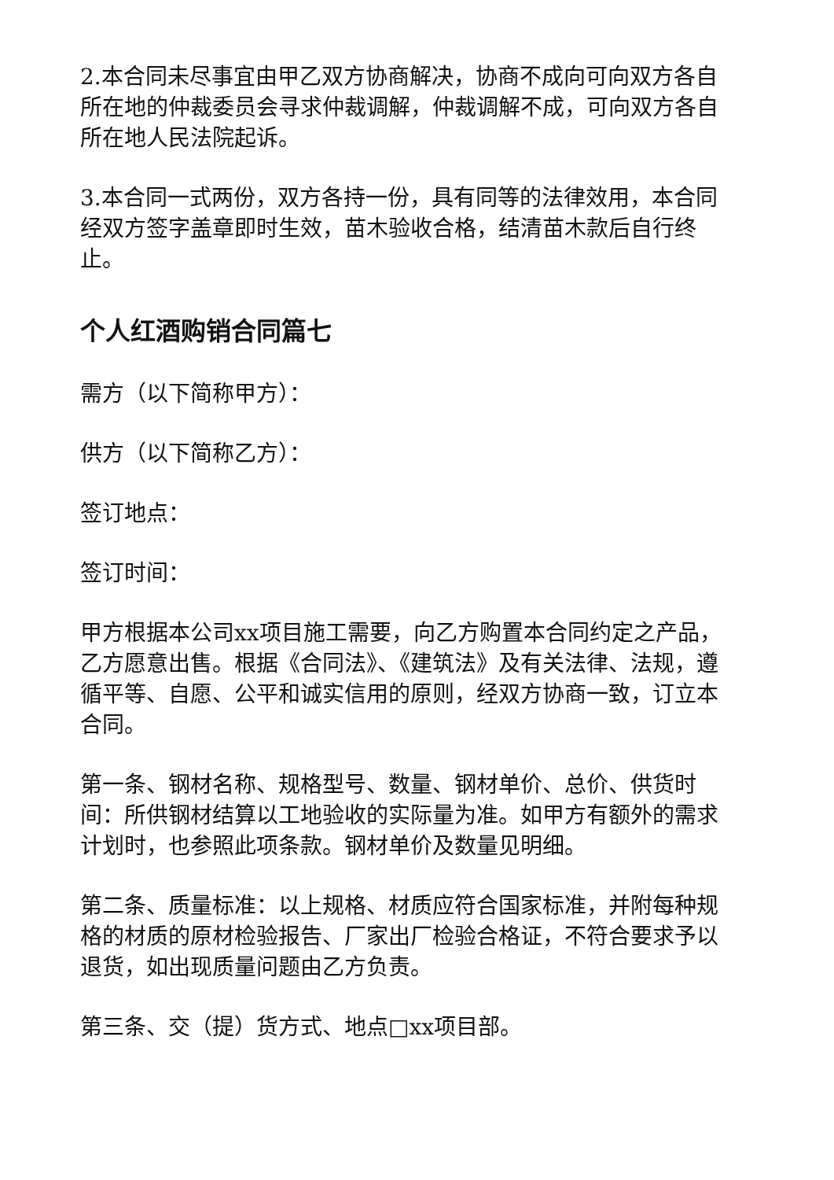2.本合同未尽事宜由甲乙双方协商解决，协商不成向可向双方各自所在地的仲裁委员会寻求仲裁调解，仲裁调解不成，可向双方各自所在地人民法院起诉。
3.本合同一式两份，双方各持一份，具有同等的法律效用，本合同经双方签字盖章即时生效，苗木验收合格，结清苗木款后自行终止。
个人红酒购销合同篇七
需方（以下简称甲方）：
供方（以下简称乙方）：
签订地点：
签订时间：
甲方根据本公司xx项目施工需要，向乙方购置本合同约定之产品，乙方愿意出售。根据《合同法》、《建筑法》及有关法律、法规，遵循平等、自愿、公平和诚实信用的原则，经双方协商一致，订立本合同。
第一条、钢材名称、规格型号、数量、钢材单价、总价、供货时间：所供钢材结算以工地验收的实际量为准。如甲方有额外的需求计划时，也参照此项条款。钢材单价及数量见明细。
第二条、质量标准：以上规格、材质应符合国家标准，并附每种规格的材质的原材检验报告、厂家出厂检验合格证，不符合要求予以退货，如出现质量问题由乙方负责。
第三条、交（提）货方式、地点□xx项目部。